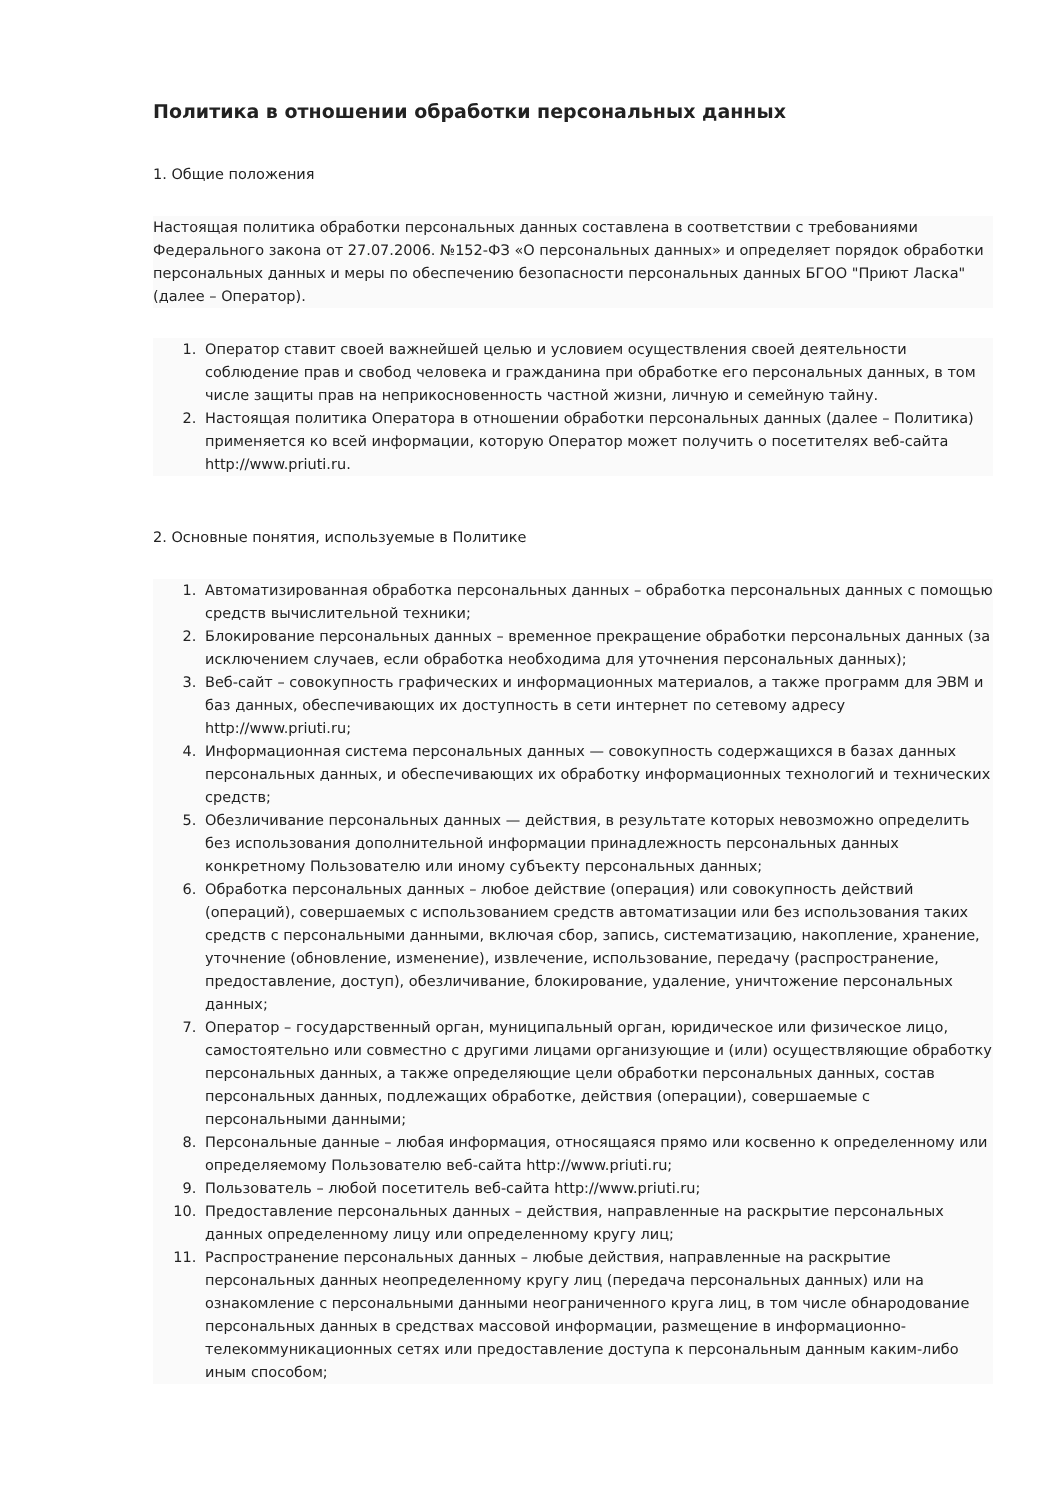Политика в отношении обработки персональных данных
1. Общие положения
Настоящая политика обработки персональных данных составлена в соответствии с требованиями Федерального закона от 27.07.2006. №152-ФЗ «О персональных данных» и определяет порядок обработки персональных данных и меры по обеспечению безопасности персональных данных БГОО "Приют Ласка" (далее – Оператор).
1. Оператор ставит своей важнейшей целью и условием осуществления своей деятельности соблюдение прав и свобод человека и гражданина при обработке его персональных данных, в том числе защиты прав на неприкосновенность частной жизни, личную и семейную тайну.
2. Настоящая политика Оператора в отношении обработки персональных данных (далее – Политика) применяется ко всей информации, которую Оператор может получить о посетителях веб-сайта http://www.priuti.ru.
2. Основные понятия, используемые в Политике
1. Автоматизированная обработка персональных данных – обработка персональных данных с помощью средств вычислительной техники;
2. Блокирование персональных данных – временное прекращение обработки персональных данных (за исключением случаев, если обработка необходима для уточнения персональных данных);
3. Веб-сайт – совокупность графических и информационных материалов, а также программ для ЭВМ и баз данных, обеспечивающих их доступность в сети интернет по сетевому адресу http://www.priuti.ru;
4. Информационная система персональных данных — совокупность содержащихся в базах данных персональных данных, и обеспечивающих их обработку информационных технологий и технических средств;
5. Обезличивание персональных данных — действия, в результате которых невозможно определить без использования дополнительной информации принадлежность персональных данных конкретному Пользователю или иному субъекту персональных данных;
6. Обработка персональных данных – любое действие (операция) или совокупность действий (операций), совершаемых с использованием средств автоматизации или без использования таких средств с персональными данными, включая сбор, запись, систематизацию, накопление, хранение, уточнение (обновление, изменение), извлечение, использование, передачу (распространение, предоставление, доступ), обезличивание, блокирование, удаление, уничтожение персональных данных;
7. Оператор – государственный орган, муниципальный орган, юридическое или физическое лицо, самостоятельно или совместно с другими лицами организующие и (или) осуществляющие обработку персональных данных, а также определяющие цели обработки персональных данных, состав персональных данных, подлежащих обработке, действия (операции), совершаемые с персональными данными;
8. Персональные данные – любая информация, относящаяся прямо или косвенно к определенному или определяемому Пользователю веб-сайта http://www.priuti.ru;
9. Пользователь – любой посетитель веб-сайта http://www.priuti.ru;
10. Предоставление персональных данных – действия, направленные на раскрытие персональных данных определенному лицу или определенному кругу лиц;
11. Распространение персональных данных – любые действия, направленные на раскрытие персональных данных неопределенному кругу лиц (передача персональных данных) или на ознакомление с персональными данными неограниченного круга лиц, в том числе обнародование персональных данных в средствах массовой информации, размещение в информационно-телекоммуникационных сетях или предоставление доступа к персональным данным каким-либо иным способом;